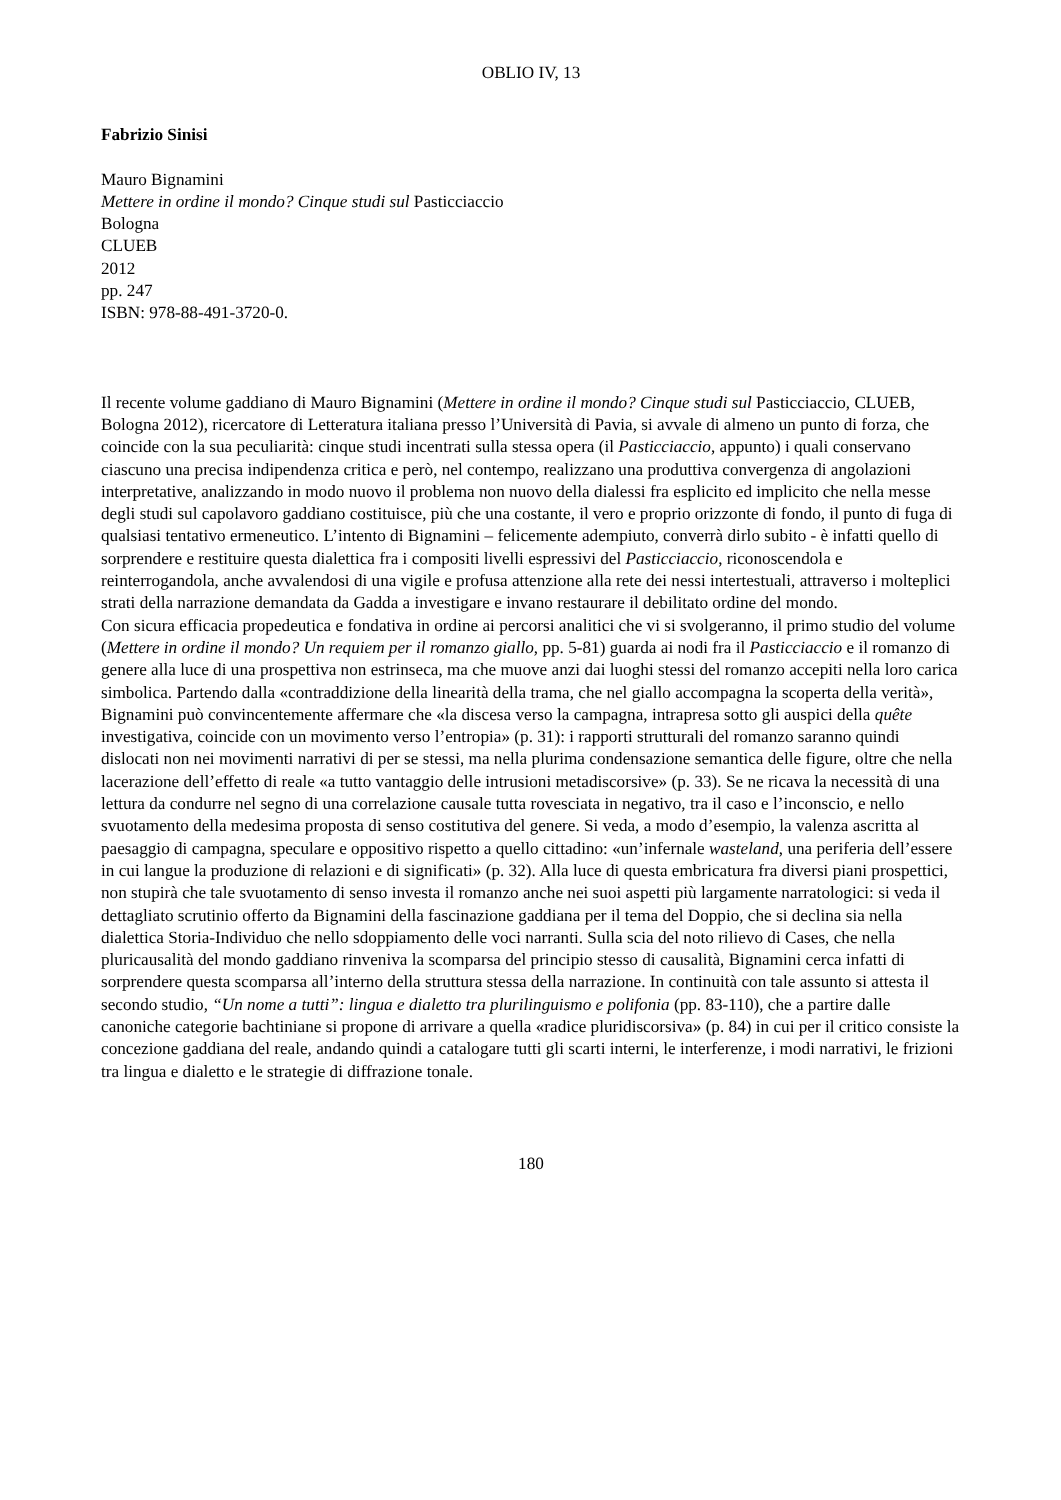OBLIO IV, 13
Fabrizio Sinisi
Mauro Bignamini
Mettere in ordine il mondo? Cinque studi sul Pasticciaccio
Bologna
CLUEB
2012
pp. 247
ISBN: 978-88-491-3720-0.
Il recente volume gaddiano di Mauro Bignamini (Mettere in ordine il mondo? Cinque studi sul Pasticciaccio, CLUEB, Bologna 2012), ricercatore di Letteratura italiana presso l’Università di Pavia, si avvale di almeno un punto di forza, che coincide con la sua peculiarità: cinque studi incentrati sulla stessa opera (il Pasticciaccio, appunto) i quali conservano ciascuno una precisa indipendenza critica e però, nel contempo, realizzano una produttiva convergenza di angolazioni interpretative, analizzando in modo nuovo il problema non nuovo della dialessi fra esplicito ed implicito che nella messe degli studi sul capolavoro gaddiano costituisce, più che una costante, il vero e proprio orizzonte di fondo, il punto di fuga di qualsiasi tentativo ermeneutico. L’intento di Bignamini – felicemente adempiuto, converrà dirlo subito - è infatti quello di sorprendere e restituire questa dialettica fra i compositi livelli espressivi del Pasticciaccio, riconoscendola e reinterrogandola, anche avvalendosi di una vigile e profusa attenzione alla rete dei nessi intertestuali, attraverso i molteplici strati della narrazione demandata da Gadda a investigare e invano restaurare il debilitato ordine del mondo.
Con sicura efficacia propedeutica e fondativa in ordine ai percorsi analitici che vi si svolgeranno, il primo studio del volume (Mettere in ordine il mondo? Un requiem per il romanzo giallo, pp. 5-81) guarda ai nodi fra il Pasticciaccio e il romanzo di genere alla luce di una prospettiva non estrinseca, ma che muove anzi dai luoghi stessi del romanzo accepiti nella loro carica simbolica. Partendo dalla «contraddizione della linearità della trama, che nel giallo accompagna la scoperta della verità», Bignamini può convincentemente affermare che «la discesa verso la campagna, intrapresa sotto gli auspici della quête investigativa, coincide con un movimento verso l’entropia» (p. 31): i rapporti strutturali del romanzo saranno quindi dislocati non nei movimenti narrativi di per se stessi, ma nella plurima condensazione semantica delle figure, oltre che nella lacerazione dell’effetto di reale «a tutto vantaggio delle intrusioni metadiscorsive» (p. 33). Se ne ricava la necessità di una lettura da condurre nel segno di una correlazione causale tutta rovesciata in negativo, tra il caso e l’inconscio, e nello svuotamento della medesima proposta di senso costitutiva del genere. Si veda, a modo d’esempio, la valenza ascritta al paesaggio di campagna, speculare e oppositivo rispetto a quello cittadino: «un’infernale wasteland, una periferia dell’essere in cui langue la produzione di relazioni e di significati» (p. 32). Alla luce di questa embricatura fra diversi piani prospettici, non stupirà che tale svuotamento di senso investa il romanzo anche nei suoi aspetti più largamente narratologici: si veda il dettagliato scrutinio offerto da Bignamini della fascinazione gaddiana per il tema del Doppio, che si declina sia nella dialettica Storia-Individuo che nello sdoppiamento delle voci narranti. Sulla scia del noto rilievo di Cases, che nella pluricausalità del mondo gaddiano rinveniva la scomparsa del principio stesso di causalità, Bignamini cerca infatti di sorprendere questa scomparsa all’interno della struttura stessa della narrazione. In continuità con tale assunto si attesta il secondo studio, “Un nome a tutti”: lingua e dialetto tra plurilinguismo e polifonia (pp. 83-110), che a partire dalle canoniche categorie bachtiniane si propone di arrivare a quella «radice pluridiscorsiva» (p. 84) in cui per il critico consiste la concezione gaddiana del reale, andando quindi a catalogare tutti gli scarti interni, le interferenze, i modi narrativi, le frizioni tra lingua e dialetto e le strategie di diffrazione tonale.
180